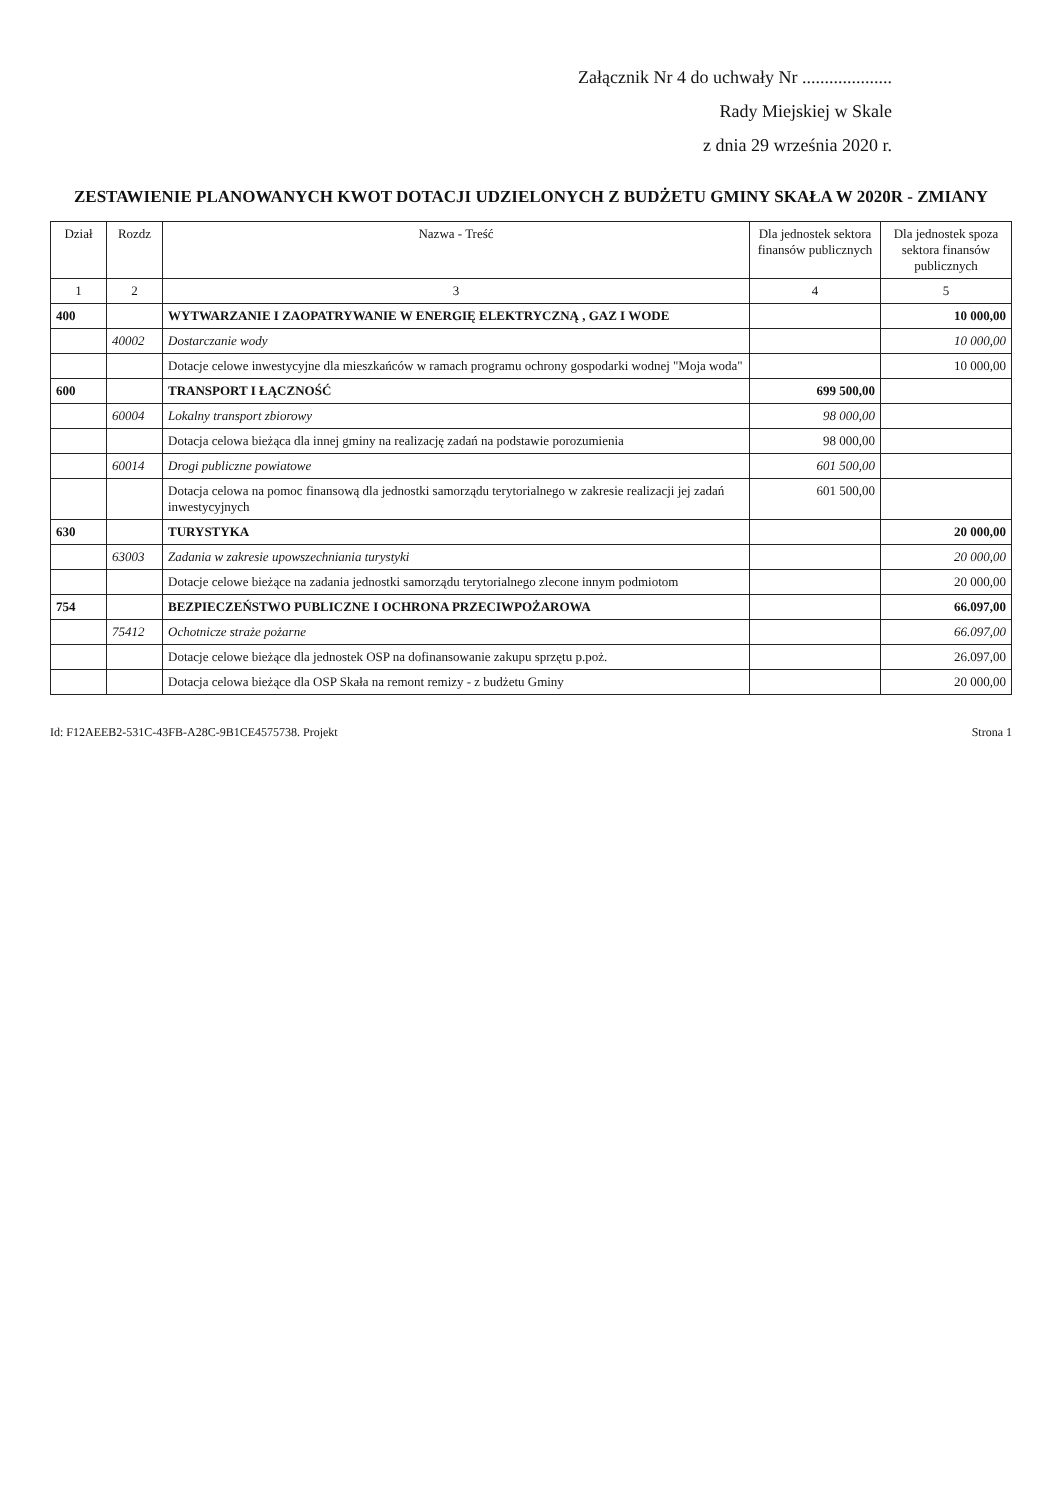Załącznik Nr 4 do uchwały Nr ....................
Rady Miejskiej w Skale
z dnia 29 września 2020 r.
ZESTAWIENIE PLANOWANYCH KWOT DOTACJI UDZIELONYCH Z BUDŻETU GMINY SKAŁA W 2020R - ZMIANY
| Dział | Rozdz | Nazwa - Treść | Dla jednostek sektora finansów publicznych | Dla jednostek spoza sektora finansów publicznych |
| --- | --- | --- | --- | --- |
| 1 | 2 | 3 | 4 | 5 |
| 400 | | WYTWARZANIE I ZAOPATRYWANIE W ENERGIĘ ELEKTRYCZNĄ , GAZ I WODE | | 10 000,00 |
| | 40002 | Dostarczanie wody | | 10 000,00 |
| | | Dotacje celowe inwestycyjne dla mieszkańców w ramach programu ochrony gospodarki wodnej "Moja woda" | | 10 000,00 |
| 600 | | TRANSPORT I ŁĄCZNOŚĆ | 699 500,00 | |
| | 60004 | Lokalny transport zbiorowy | 98 000,00 | |
| | | Dotacja celowa bieżąca dla innej gminy na realizację zadań na podstawie porozumienia | 98 000,00 | |
| | 60014 | Drogi publiczne powiatowe | 601 500,00 | |
| | | Dotacja celowa na pomoc finansową dla jednostki samorządu terytorialnego w zakresie realizacji jej zadań inwestycyjnych | 601 500,00 | |
| 630 | | TURYSTYKA | | 20 000,00 |
| | 63003 | Zadania w zakresie upowszechniania turystyki | | 20 000,00 |
| | | Dotacje celowe bieżące na zadania jednostki samorządu terytorialnego zlecone innym podmiotom | | 20 000,00 |
| 754 | | BEZPIECZEŃSTWO PUBLICZNE I OCHRONA PRZECIWPOŻAROWA | | 66.097,00 |
| | 75412 | Ochotnicze straże pożarne | | 66.097,00 |
| | | Dotacje celowe bieżące dla jednostek OSP na dofinansowanie zakupu sprzętu p.poż. | | 26.097,00 |
| | | Dotacja celowa bieżące dla OSP Skała na remont remizy - z budżetu Gminy | | 20 000,00 |
Id: F12AEEB2-531C-43FB-A28C-9B1CE4575738. Projekt Strona 1